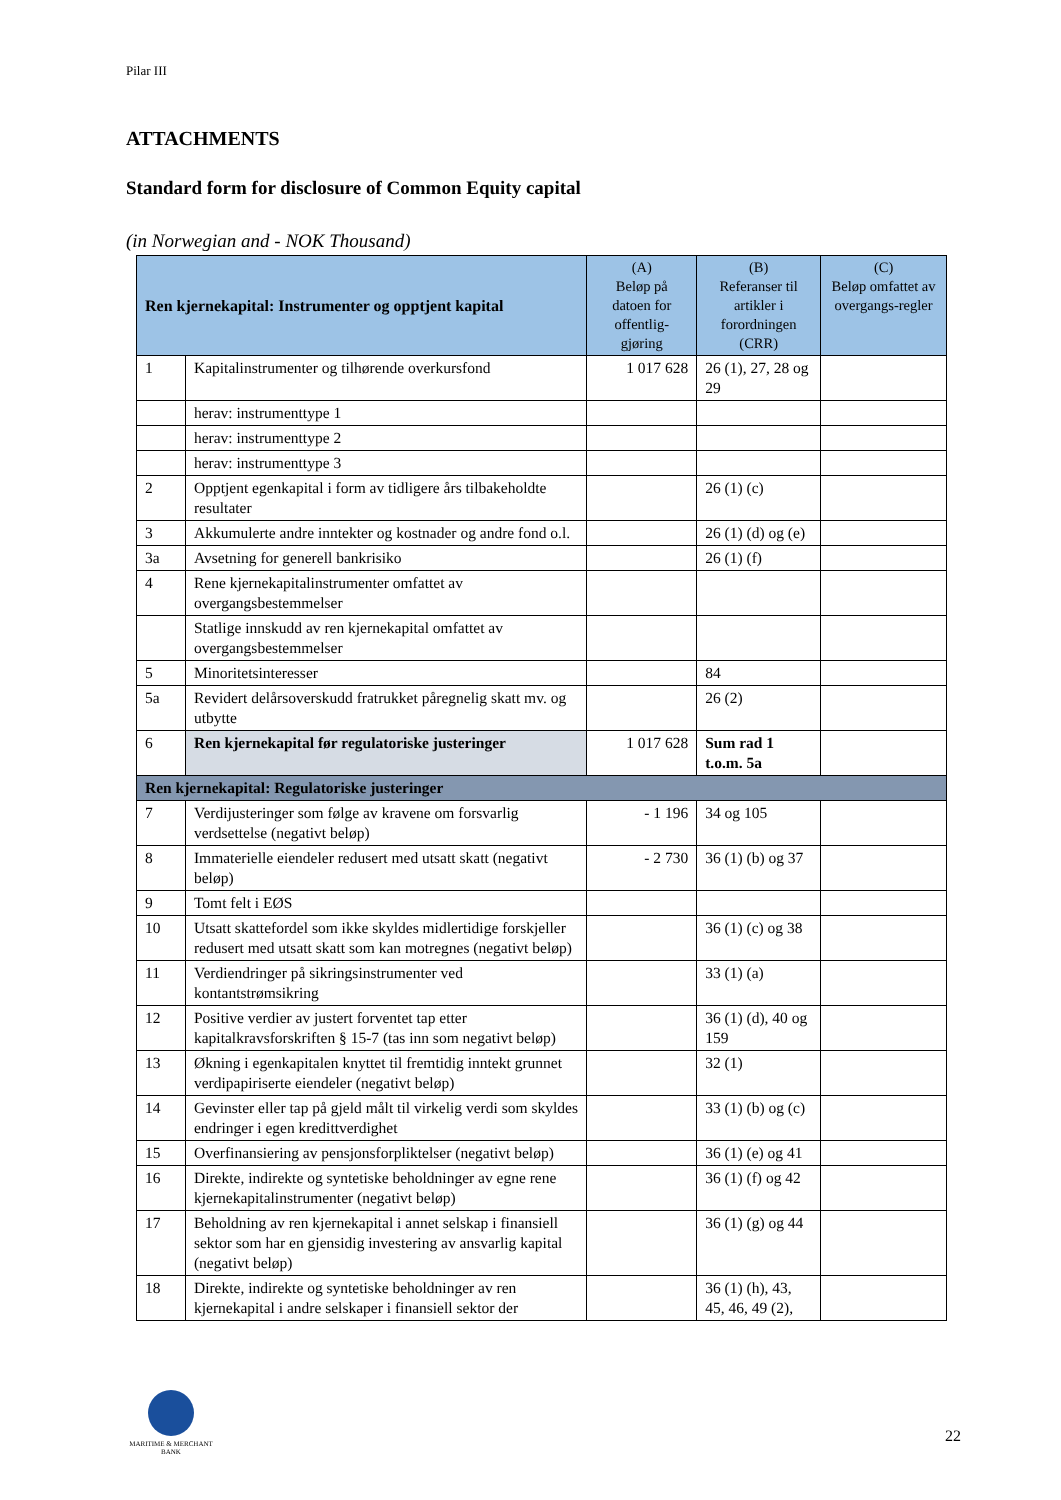Pilar III
ATTACHMENTS
Standard form for disclosure of Common Equity capital
(in Norwegian and - NOK Thousand)
| Ren kjernekapital: Instrumenter og opptjent kapital | | (A) Beløp på datoen for offentlig-gjøring | (B) Referanser til artikler i forordningen (CRR) | (C) Beløp omfattet av overgangs-regler |
| --- | --- | --- | --- | --- |
| 1 | Kapitalinstrumenter og tilhørende overkursfond | 1 017 628 | 26 (1), 27, 28 og 29 | |
| | herav: instrumenttype 1 | | | |
| | herav: instrumenttype 2 | | | |
| | herav: instrumenttype 3 | | | |
| 2 | Opptjent egenkapital i form av tidligere års tilbakeholdte resultater | | 26 (1) (c) | |
| 3 | Akkumulerte andre inntekter og kostnader og andre fond o.l. | | 26 (1) (d) og (e) | |
| 3a | Avsetning for generell bankrisiko | | 26 (1) (f) | |
| 4 | Rene kjernekapitalinstrumenter omfattet av overgangsbestemmelser | | | |
| | Statlige innskudd av ren kjernekapital omfattet av overgangsbestemmelser | | | |
| 5 | Minoritetsinteresser | | 84 | |
| 5a | Revidert delårsoverskudd fratrukket påregnelig skatt mv. og utbytte | | 26 (2) | |
| 6 | Ren kjernekapital før regulatoriske justeringer | 1 017 628 | Sum rad 1 t.o.m. 5a | |
| Ren kjernekapital: Regulatoriske justeringer | | | | |
| 7 | Verdijusteringer som følge av kravene om forsvarlig verdsettelse (negativt beløp) | - 1 196 | 34 og 105 | |
| 8 | Immaterielle eiendeler redusert med utsatt skatt (negativt beløp) | - 2 730 | 36 (1) (b) og 37 | |
| 9 | Tomt felt i EØS | | | |
| 10 | Utsatt skattefordel som ikke skyldes midlertidige forskjeller redusert med utsatt skatt som kan motregnes (negativt beløp) | | 36 (1) (c) og 38 | |
| 11 | Verdiendringer på sikringsinstrumenter ved kontantstrømsikring | | 33 (1) (a) | |
| 12 | Positive verdier av justert forventet tap etter kapitalkravsforskriften § 15-7 (tas inn som negativt beløp) | | 36 (1) (d), 40 og 159 | |
| 13 | Økning i egenkapitalen knyttet til fremtidig inntekt grunnet verdipapiriserte eiendeler (negativt beløp) | | 32 (1) | |
| 14 | Gevinster eller tap på gjeld målt til virkelig verdi som skyldes endringer i egen kredittverdighet | | 33 (1) (b) og (c) | |
| 15 | Overfinansiering av pensjonsforpliktelser (negativt beløp) | | 36 (1) (e) og 41 | |
| 16 | Direkte, indirekte og syntetiske beholdninger av egne rene kjernekapitalinstrumenter (negativt beløp) | | 36 (1) (f) og 42 | |
| 17 | Beholdning av ren kjernekapital i annet selskap i finansiell sektor som har en gjensidig investering av ansvarlig kapital (negativt beløp) | | 36 (1) (g) og 44 | |
| 18 | Direkte, indirekte og syntetiske beholdninger av ren kjernekapital i andre selskaper i finansiell sektor der | | 36 (1) (h), 43, 45, 46, 49 (2), | |
MARITIME & MERCHANT
BANK
22